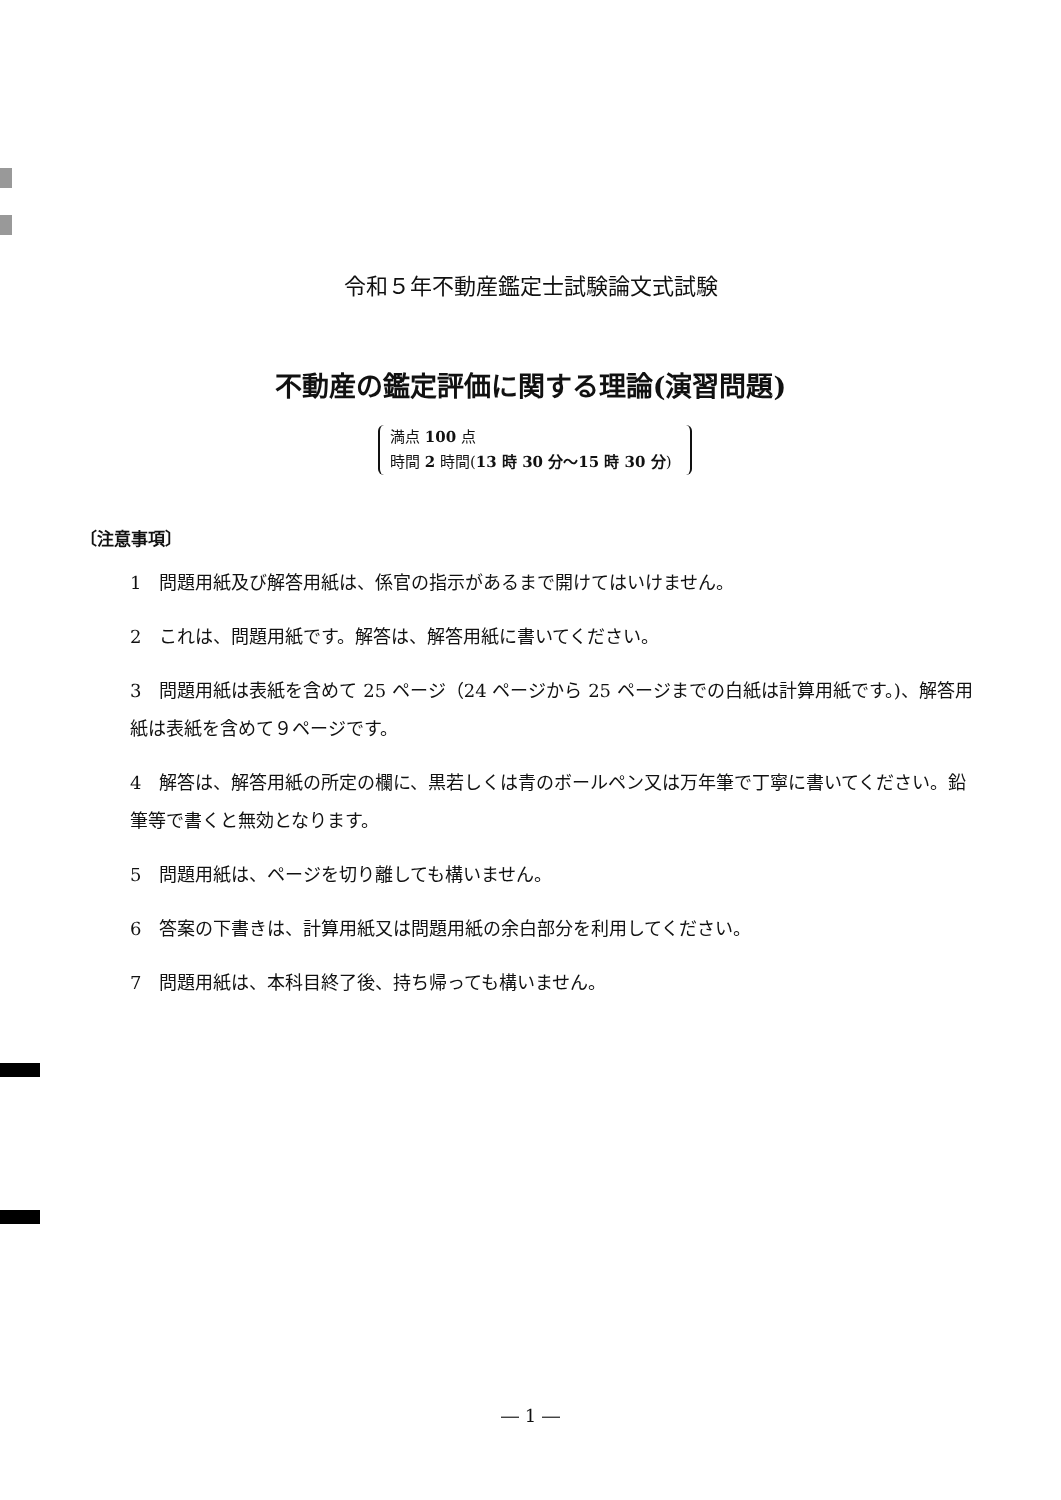令和５年不動産鑑定士試験論文式試験
不動産の鑑定評価に関する理論(演習問題)
満点 100 点
時間 2 時間(13 時 30 分～15 時 30 分)
〔注意事項〕
1　問題用紙及び解答用紙は、係官の指示があるまで開けてはいけません。
2　これは、問題用紙です。解答は、解答用紙に書いてください。
3　問題用紙は表紙を含めて 25 ページ（24 ページから 25 ページまでの白紙は計算用紙です。)、解答用紙は表紙を含めて９ページです。
4　解答は、解答用紙の所定の欄に、黒若しくは青のボールペン又は万年筆で丁寧に書いてください。鉛筆等で書くと無効となります。
5　問題用紙は、ページを切り離しても構いません。
6　答案の下書きは、計算用紙又は問題用紙の余白部分を利用してください。
7　問題用紙は、本科目終了後、持ち帰っても構いません。
― 1 ―